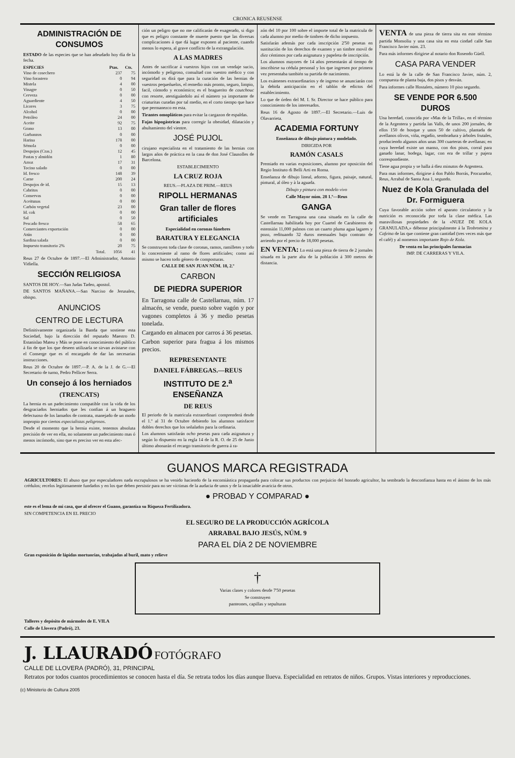CRONICA REUSENSE
ADMINISTRACIÓN DE CONSUMOS
ESTADO de las especies que se han adeudado hoy día de la fecha.
| ESPECIES | Ptas. | Cts. |
| --- | --- | --- |
| Vino de cosechero | 237 | 75 |
| Vino forastero | 0 | 94 |
| Mistela | 4 | 00 |
| Vinagre | 0 | 50 |
| Cerveza | 0 | 00 |
| Aguardiente | 4 | 50 |
| Licores | 3 | 75 |
| Alcohol | 0 | 00 |
| Petróleo | 24 | 00 |
| Aceite | 92 | 75 |
| Grano | 13 | 00 |
| Garbanzos | 0 | 00 |
| Harina | 178 | 00 |
| Sémola | 0 | 00 |
| Despojos (Cras.) | 12 | 45 |
| Pastas y almidón | 1 | 80 |
| Arroz | 17 | 31 |
| Tocino salado | 0 | 00 |
| Id. fresco | 148 | 39 |
| Carne | 200 | 24 |
| Despojos de id. | 15 | 13 |
| Cabritos | 0 | 00 |
| Conservas | 0 | 00 |
| Aceitunas | 0 | 00 |
| Carbón vegetal | 23 | 00 |
| Id. cok | 0 | 00 |
| Sal | 0 | 50 |
| Pescado fresco | 58 | 65 |
| Comerciantes exportación | 0 | 00 |
| Atún | 0 | 00 |
| Sardina salada | 0 | 00 |
| Impuesto transitorio 2% | 20 | 75 |
| Total. | 1056 | 41 |
Reus 27 de Octubre de 1897.—El Administrador, Antonio Vidiella.
SECCIÓN RELIGIOSA
SANTOS DE HOY.—San Judas Tadeo, apostol.
DE SANTOS MAÑANA.—San Narciso de Jerusalen, obispo.
ANUNCIOS
CENTRO DE LECTURA
Definitivamente organizada la Banda que sostiene esta Sociedad, bajo la dirección del reputado Maestro D. Estanislao Mateu y Más se pone en conocimiento del público á fin de que los que deseen utilizarla se sirvan avistarse con el Conserge que es el encargado de dar las necesarias instrucciones.
Reus 20 de Octubre de 1897.—P. A. de la J. de G.—El Secretario de turno, Pedro Pellicer Serra.
Un consejo á los herniados
(TRENCATS)
La hernia es un padecimiento compatible con la vida de los desgraciados herniados que les confian á un braguero defectuoso de los lamados de contrata, manejado de un modo impropio por ciertos especialistas peligrosos.
Desde el momento que la hernia existe, tenemos absoluta precisión de ver en ella, no solamente un padecimiento mas ó menos incómodo, sino que es preciso ver en esta afec-
ción un peligro que no me calificarán de exagerado, si digo que es peligro constante de muerte puesto que las diversas complicaciones á que dá lugar exponen al paciente, cuando menos lo espera, al grave conflicto de la extrangulación.
A LAS MADRES
Antes de sacrificar á vuestros hijos con un vendaje sucio, incómodo y peligroso, consultad con vuestro médico y con seguridad os dirá que para la curación de las hernias de vuestros pequeñuelos, el remedio más pronto, seguro, limpio, facil, cómodo y económico; es el braguerito de cautchouc con resorte, atestiguándolo así el número ya importante de criaturitas curadas por tal medio, en el corto tiempo que hace que permanezco en esta.
Tirantes omopláticos para evitar la cargazon de espaldas.
Fajas hipogástricas para corregir la obesidad, dilatación y abultamiento del vientre.
JOSÉ PUJOL
cirujano especialista en el tratamiento de las hernias con largos años de práctica en la casa de don José Clausolles de Barcelona.
ESTABLECIMIENTO
LA CRUZ ROJA
REUS.—PLAZA DE PRIM.—REUS
RIPOLL HERMANAS
Gran taller de flores artificiales
Especialidad en coronas fúnebres
BARATURA Y ELEGANCIA
Se construyen toda clase de coronas, ramos, ramilletes y todo lo concerniente al ramo de flores artificiales; como así mismo se hacen todo género de composturas.
CALLE DE SAN JUAN NÚM. 18, 2.º
CARBON
DE PIEDRA SUPERIOR
En Tarragona calle de Castellarnau, núm. 17 almacén, se vende, puesto sobre vagón y por vagones completos á 36 y medio pesetas tonelada.
Cargando en almacen por carros á 36 pesetas.
Carbon superior para fragua á los mismos precios.
REPRESENTANTE
DANIEL FÁBREGAS.—REUS
INSTITUTO DE 2.<sup>a</sup> ENSEÑANZA
DE REUS
El periodo de la matricula extraordinari comprenderá desde el 1.º al 31 de Octubre debiendo los alumnos satisfacer dobles derechos que los señalados para la ordinaria.
Los alumnos satisfarán ocho pesetas para cada asignatura y según lo dispuesto en la regla 14 de la R. O. de 25 de Junio último abonarán el recargo transitorio de guerra á ra-
zón del 10 por 100 sobre el importe total de la matricula de cada alumno por medio de timbres de dicho impuesto.
Satisfarán además por cada inscripción 2'50 pesetas en sustitución de los derechos de examen y un timbre movil de diez céntimos por cada asignatura y papeleta de inscripción.
Los alumnos mayores de 14 años presentarán al tiempo de inscribirse su cédula personal y los que ingresen por primera vez presentaba también su partida de nacimiento.
Los exámenes extraordinarios y de ingreso se anunciarán con la debida anticipación en el tablón de edictos del establecimiento.
Lo que de órden del M. I. Sr. Director se hace público para conocimiento de los interesados.
Reus 16 de Agosto de 1897.—El Secretario.—Luis de Olavarrieta.
ACADEMIA FORTUNY
Enseñanza de dibujo pintura y modelado.
DIRIGIDA POR
RAMÓN CASALS
Premiado en varias exposiciones, alumno por oposición del Regio Instituto di Belli Arti en Roma.
Enseñanza de dibujo lineal, adorno, figura, paisaje, natural, pintural, al óleo y à la aguada.
Dibujo y pintura con modelo vivo
Calle Mayor núm. 28 1.º—Reus
GANGA
Se vende en Tarragona una casa situada en la calle de Castellarnau habilitada hoy por Cuartel de Carabineros de estensión 11,000 palmos con un cuarto pluma agua lagares y pozo, redituando 32 duros mensuales bajo contrato de arriendo por el precio de 18,000 pesetas.
EN VENTA: Lo está una pieza de tierra de 2 jornales situada en la parte alta de la población á 300 metros de distancia.
VENTA de una pieza de tierra sita en este término partida Monsoliu y una casa sita en esta cindad calle San Francisco Javier núm. 23.
Para más informes dirigirse al notario don Rosendo Güell.
CASA PARA VENDER
Lo está la de la calle de San Francisco Javier, núm. 2, compuesta de planta baja, dos pisos y desván.
Para informes calle Hostalets, número 10 piso segundo.
SE VENDE POR 6.500 DUROS
Una heredad, conocida por «Mas de la Trilla», en el término de la Argentera y partida las Valls, de unos 200 jornales, de ellos 150 de bosque y unos 50 de cultivo, plantada de avellanos olivos, viña, regadío, sembradura y árboles frutales, produciendo algunos años unas 300 cuarteras de avellanas; en cuya heredad existe un manso, con dos pisos, corral para ganado lanar, bodega, lagar, con era de trillar y pajera correspondiente.
Tiene agua propia y se halla á diez minutos de Argentera.
Para mas informes, dirigirse á don Pablo Borrás, Procurador, Reus, Arrabal de Santa Ana 1, segundo.
Nuez de Kola Granulada del Dr. Formiguera
Cuya favorable acción sobre el aparato circulatorio y la nutrición es reconocida por toda la clase médica. Las maravillosas propiedades de la «NUEZ DE KOLA GRANULADA,» débense principalmente á la Teobromina y Cafeina de las que contiene gran cantidad (tres veces más que el café) y al nomenos importante Rojo de Kola.
De venta en las principales farmacias
IMP. DE CARRERAS Y VILA.
GUANOS MARCA REGISTRADA
AGRICULTORES: El abuso que por especuladores nada escrupulosos se ha venido haciendo de la encomiástica propaganda para colocar sus productos con perjuicio del honrado agricultor, ha sembrado la desconfianza hasta en el ánimo de los más crédulos; recelos legitimamente fundados y en los que deben persistir para no ser víctimas de la audacia de unos y de la insaciable avaricia de otros.
● PROBAD Y COMPARAD ●
este es el lema de mi casa, que al ofrecer el Guano, garantiza su Riqueza Fertilizadora.
SIN COMPETENCIA EN EL PRECIO
EL SEGURO DE LA PRODUCCIÓN AGRÍCOLA
ARRABAL BAJO JESÚS, NÚM. 9
PARA EL DÍA 2 DE NOVIEMBRE
Gran exposición de lápidas mortuorias, trabajadas al buril, mato y relieve
†
Varias clases y colores desde 7'50 pesetas
Se construyen
panteones, capillas y sepulturas
Talleres y depósito de mármoles de E. VILA
Calle de Llovera (Padró), 23.
J. LLAURADÓ FOTÓGRAFO
CALLE DE LLOVERA (PADRÓ), 31, PRINCIPAL
Retratos por todos cuantos procedimientos se conocen hasta el día. Se retrata todos los días aunque llueva. Especialidad en retratos de niños. Grupos. Vistas interiores y reproducciones.
(c) Ministerio de Cultura 2005